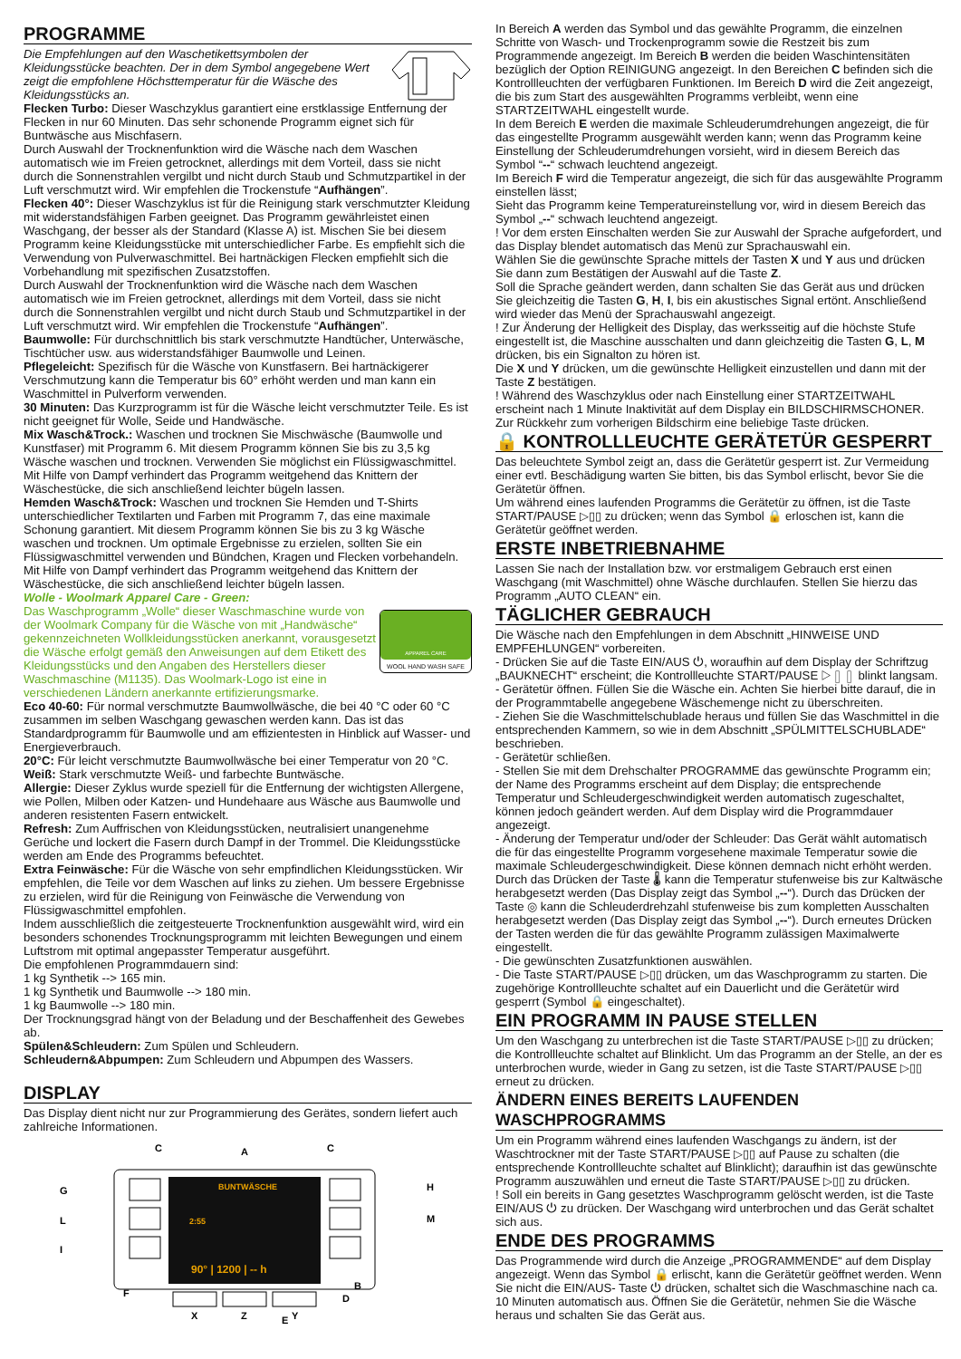PROGRAMME
Die Empfehlungen auf den Waschetikettsymbolen der Kleidungsstücke beachten. Der in dem Symbol angegebene Wert zeigt die empfohlene Höchsttemperatur für die Wäsche des Kleidungsstücks an.
Flecken Turbo: Dieser Waschzyklus garantiert eine erstklassige Entfernung der Flecken in nur 60 Minuten. Das sehr schonende Programm eignet sich für Buntwäsche aus Mischfasern.
Durch Auswahl der Trocknenfunktion wird die Wäsche nach dem Waschen automatisch wie im Freien getrocknet, allerdings mit dem Vorteil, dass sie nicht durch die Sonnenstrahlen vergilbt und nicht durch Staub und Schmutzpartikel in der Luft verschmutzt wird. Wir empfehlen die Trockenstufe “Aufhängen”.
Flecken 40°: Dieser Waschzyklus ist für die Reinigung stark verschmutzter Kleidung mit widerstandsfähigen Farben geeignet. Das Programm gewährleistet einen Waschgang, der besser als der Standard (Klasse A) ist. Mischen Sie bei diesem Programm keine Kleidungsstücke mit unterschiedlicher Farbe. Es empfiehlt sich die Verwendung von Pulverwaschmittel. Bei hartnäckigen Flecken empfiehlt sich die Vorbehandlung mit spezifischen Zusatzstoffen.
Durch Auswahl der Trocknenfunktion wird die Wäsche nach dem Waschen automatisch wie im Freien getrocknet, allerdings mit dem Vorteil, dass sie nicht durch die Sonnenstrahlen vergilbt und nicht durch Staub und Schmutzpartikel in der Luft verschmutzt wird. Wir empfehlen die Trockenstufe “Aufhängen”.
Baumwolle: Für durchschnittlich bis stark verschmutzte Handtücher, Unterwäsche, Tischtücher usw. aus widerstandsfähiger Baumwolle und Leinen.
Pflegeleicht: Spezifisch für die Wäsche von Kunstfasern. Bei hartnäckigerer Verschmutzung kann die Temperatur bis 60° erhöht werden und man kann ein Waschmittel in Pulverform verwenden.
30 Minuten: Das Kurzprogramm ist für die Wäsche leicht verschmutzter Teile. Es ist nicht geeignet für Wolle, Seide und Handwäsche.
Mix Wasch&Trock.: Waschen und trocknen Sie Mischwäsche (Baumwolle und Kunstfaser) mit Programm 6. Mit diesem Programm können Sie bis zu 3,5 kg Wäsche waschen und trocknen. Verwenden Sie möglichst ein Flüssigwaschmittel. Mit Hilfe von Dampf verhindert das Programm weitgehend das Knittern der Wäschestücke, die sich anschließend leichter bügeln lassen.
Hemden Wasch&Trock: Waschen und trocknen Sie Hemden und T-Shirts unterschiedlicher Textilarten und Farben mit Programm 7, das eine maximale Schonung garantiert. Mit diesem Programm können Sie bis zu 3 kg Wäsche waschen und trocknen. Um optimale Ergebnisse zu erzielen, sollten Sie ein Flüssigwaschmittel verwenden und Bündchen, Kragen und Flecken vorbehandeln. Mit Hilfe von Dampf verhindert das Programm weitgehend das Knittern der Wäschestücke, die sich anschließend leichter bügeln lassen.
Wolle - Woolmark Apparel Care - Green:
Das Waschprogramm „Wolle“ dieser Waschmaschine wurde von der Woolmark Company für die Wäsche von mit „Handwäsche“ gekennzeichneten Wollkleidungsstücken anerkannt, vorausgesetzt die Wäsche erfolgt gemäß den Anweisungen auf dem Etikett des Kleidungsstücks und den Angaben des Herstellers dieser Waschmaschine (M1135). Das Woolmark-Logo ist eine in verschiedenen Ländern anerkannte ertifizierungsmarke.
APPAREL CARE
WOOL HAND WASH SAFE
Eco 40-60: Für normal verschmutzte Baumwollwäsche, die bei 40 °C oder 60 °C zusammen im selben Waschgang gewaschen werden kann. Das ist das Standardprogramm für Baumwolle und am effizientesten in Hinblick auf Wasser- und Energieverbrauch.
20°C: Für leicht verschmutzte Baumwollwäsche bei einer Temperatur von 20 °C.
Weiß: Stark verschmutzte Weiß- und farbechte Buntwäsche.
Allergie: Dieser Zyklus wurde speziell für die Entfernung der wichtigsten Allergene, wie Pollen, Milben oder Katzen- und Hundehaare aus Wäsche aus Baumwolle und anderen resistenten Fasern entwickelt.
Refresh: Zum Auffrischen von Kleidungsstücken, neutralisiert unangenehme Gerüche und lockert die Fasern durch Dampf in der Trommel. Die Kleidungsstücke werden am Ende des Programms befeuchtet.
Extra Feinwäsche: Für die Wäsche von sehr empfindlichen Kleidungsstücken. Wir empfehlen, die Teile vor dem Waschen auf links zu ziehen. Um bessere Ergebnisse zu erzielen, wird für die Reinigung von Feinwäsche die Verwendung von Flüssigwaschmittel empfohlen.
Indem ausschließlich die zeitgesteuerte Trocknenfunktion ausgewählt wird, wird ein besonders schonendes Trocknungsprogramm mit leichten Bewegungen und einem Luftstrom mit optimal angepasster Temperatur ausgeführt.
Die empfohlenen Programmdauern sind:
1 kg Synthetik --> 165 min.
1 kg Synthetik und Baumwolle --> 180 min.
1 kg Baumwolle --> 180 min.
Der Trocknungsgrad hängt von der Beladung und der Beschaffenheit des Gewebes ab.
Spülen&Schleudern: Zum Spülen und Schleudern.
Schleudern&Abpumpen: Zum Schleudern und Abpumpen des Wassers.
DISPLAY
Das Display dient nicht nur zur Programmierung des Gerätes, sondern liefert auch zahlreiche Informationen.
BUNTWÄSCHE
2:55
90° | 1200 | -- h
C
A
C
G
L
I
H
M
F
B
D
X
Z
Y
E
In Bereich A werden das Symbol und das gewählte Programm, die einzelnen Schritte von Wasch- und Trockenprogramm sowie die Restzeit bis zum Programmende angezeigt. Im Bereich B werden die beiden Waschintensitäten bezüglich der Option REINIGUNG angezeigt. In den Bereichen C befinden sich die Kontrollleuchten der verfügbaren Funktionen. Im Bereich D wird die Zeit angezeigt, die bis zum Start des ausgewählten Programms verbleibt, wenn eine STARTZEITWAHL eingestellt wurde.
In dem Bereich E werden die maximale Schleuderumdrehungen angezeigt, die für das eingestellte Programm ausgewählt werden kann; wenn das Programm keine Einstellung der Schleuderumdrehungen vorsieht, wird in diesem Bereich das Symbol “--“ schwach leuchtend angezeigt.
Im Bereich F wird die Temperatur angezeigt, die sich für das ausgewählte Programm einstellen lässt;
Sieht das Programm keine Temperatureinstellung vor, wird in diesem Bereich das Symbol „--“ schwach leuchtend angezeigt.
! Vor dem ersten Einschalten werden Sie zur Auswahl der Sprache aufgefordert, und das Display blendet automatisch das Menü zur Sprachauswahl ein.
Wählen Sie die gewünschte Sprache mittels der Tasten X und Y aus und drücken Sie dann zum Bestätigen der Auswahl auf die Taste Z.
Soll die Sprache geändert werden, dann schalten Sie das Gerät aus und drücken Sie gleichzeitig die Tasten G, H, I, bis ein akustisches Signal ertönt. Anschließend wird wieder das Menü der Sprachauswahl angezeigt.
! Zur Änderung der Helligkeit des Display, das werksseitig auf die höchste Stufe eingestellt ist, die Maschine ausschalten und dann gleichzeitig die Tasten G, L, M drücken, bis ein Signalton zu hören ist.
Die X und Y drücken, um die gewünschte Helligkeit einzustellen und dann mit der Taste Z bestätigen.
! Während des Waschzyklus oder nach Einstellung einer STARTZEITWAHL erscheint nach 1 Minute Inaktivität auf dem Display ein BILDSCHIRMSCHONER. Zur Rückkehr zum vorherigen Bildschirm eine beliebige Taste drücken.
🔒 KONTROLLLEUCHTE GERÄTETÜR GESPERRT
Das beleuchtete Symbol zeigt an, dass die Gerätetür gesperrt ist. Zur Vermeidung einer evtl. Beschädigung warten Sie bitten, bis das Symbol erlischt, bevor Sie die Gerätetür öffnen.
Um während eines laufenden Programms die Gerätetür zu öffnen, ist die Taste START/PAUSE ▷▯▯ zu drücken; wenn das Symbol 🔒 erloschen ist, kann die Gerätetür geöffnet werden.
ERSTE INBETRIEBNAHME
Lassen Sie nach der Installation bzw. vor erstmaligem Gebrauch erst einen Waschgang (mit Waschmittel) ohne Wäsche durchlaufen. Stellen Sie hierzu das Programm „AUTO CLEAN“ ein.
TÄGLICHER GEBRAUCH
Die Wäsche nach den Empfehlungen in dem Abschnitt „HINWEISE UND EMPFEHLUNGEN“ vorbereiten.
- Drücken Sie auf die Taste EIN/AUS ⏻, woraufhin auf dem Display der Schriftzug „BAUKNECHT“ erscheint; die Kontrollleuchte START/PAUSE ▷▯▯ blinkt langsam.
- Gerätetür öffnen. Füllen Sie die Wäsche ein. Achten Sie hierbei bitte darauf, die in der Programmtabelle angegebene Wäschemenge nicht zu überschreiten.
- Ziehen Sie die Waschmittelschublade heraus und füllen Sie das Waschmittel in die entsprechenden Kammern, so wie in dem Abschnitt „SPÜLMITTELSCHUBLADE“ beschrieben.
- Gerätetür schließen.
- Stellen Sie mit dem Drehschalter PROGRAMME das gewünschte Programm ein; der Name des Programms erscheint auf dem Display; die entsprechende Temperatur und Schleudergeschwindigkeit werden automatisch zugeschaltet, können jedoch geändert werden. Auf dem Display wird die Programmdauer angezeigt.
- Änderung der Temperatur und/oder der Schleuder: Das Gerät wählt automatisch die für das eingestellte Programm vorgesehene maximale Temperatur sowie die maximale Schleudergeschwindigkeit. Diese können demnach nicht erhöht werden. Durch das Drücken der Taste 🌡 kann die Temperatur stufenweise bis zur Kaltwäsche herabgesetzt werden (Das Display zeigt das Symbol „--“). Durch das Drücken der Taste ◎ kann die Schleuderdrehzahl stufenweise bis zum kompletten Ausschalten herabgesetzt werden (Das Display zeigt das Symbol „--“). Durch erneutes Drücken der Tasten werden die für das gewählte Programm zulässigen Maximalwerte eingestellt.
- Die gewünschten Zusatzfunktionen auswählen.
- Die Taste START/PAUSE ▷▯▯ drücken, um das Waschprogramm zu starten. Die zugehörige Kontrollleuchte schaltet auf ein Dauerlicht und die Gerätetür wird gesperrt (Symbol 🔒 eingeschaltet).
EIN PROGRAMM IN PAUSE STELLEN
Um den Waschgang zu unterbrechen ist die Taste START/PAUSE ▷▯▯ zu drücken; die Kontrollleuchte schaltet auf Blinklicht. Um das Programm an der Stelle, an der es unterbrochen wurde, wieder in Gang zu setzen, ist die Taste START/PAUSE ▷▯▯ erneut zu drücken.
ÄNDERN EINES BEREITS LAUFENDEN WASCHPROGRAMMS
Um ein Programm während eines laufenden Waschgangs zu ändern, ist der Waschtrockner mit der Taste START/PAUSE ▷▯▯ auf Pause zu schalten (die entsprechende Kontrollleuchte schaltet auf Blinklicht); daraufhin ist das gewünschte Programm auszuwählen und erneut die Taste START/PAUSE ▷▯▯ zu drücken.
! Soll ein bereits in Gang gesetztes Waschprogramm gelöscht werden, ist die Taste EIN/AUS ⏻ zu drücken. Der Waschgang wird unterbrochen und das Gerät schaltet sich aus.
ENDE DES PROGRAMMS
Das Programmende wird durch die Anzeige „PROGRAMMENDE“ auf dem Display angezeigt. Wenn das Symbol 🔒 erlischt, kann die Gerätetür geöffnet werden. Wenn Sie nicht die EIN/AUS- Taste ⏻ drücken, schaltet sich die Waschmaschine nach ca. 10 Minuten automatisch aus. Öffnen Sie die Gerätetür, nehmen Sie die Wäsche heraus und schalten Sie das Gerät aus.